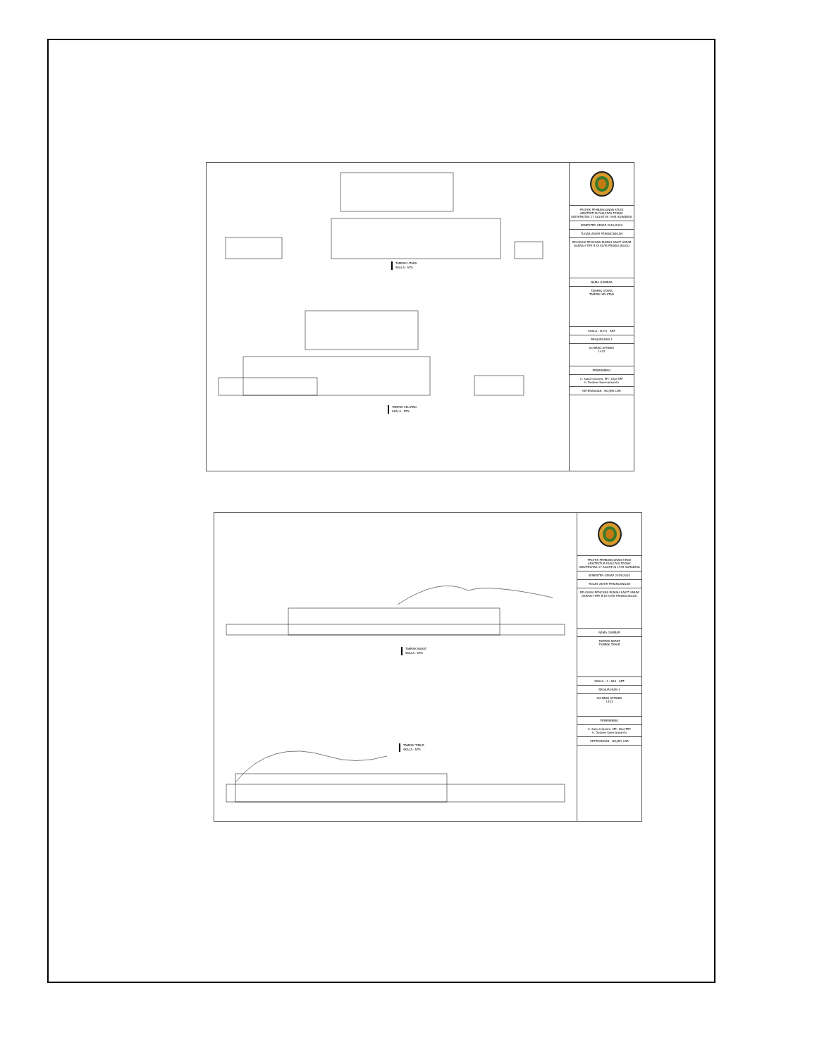TAMPAK UTARA
SKALA : NTS
TAMPAK SELATAN
SKALA : NTS
PROYEK PEMBANGUNAN STUDI ARSITEKTUR FAKULTAS TEKNIK UNIVERSITAS 17 AGUSTUS 1945 SURABAYA
SEMESTER GENAP 2019/2020
TUGAS AKHIR PERANCANGAN
RELOKASI RENCANA RUMAH SAKIT UMUM DAERAH TIPE B DI KOTA PROBOLINGGO
NAMA GAMBAR
TAMPAK UTARA
TAMPAK SELATAN
SKALA : N.T.S ART
BROJURUSAN 1
ACHMAD AFFANDI
1441
PEMBIMBING
Ir. Suko Istijanto, MT., Dipl.TRP
Ir. Dodoes Soemarwanto
KETERANGAN NO/JML LBR
TAMPAK BARAT
SKALA : NTS
TAMPAK TIMUR
SKALA : NTS
PROYEK PEMBANGUNAN STUDI ARSITEKTUR FAKULTAS TEKNIK UNIVERSITAS 17 AGUSTUS 1945 SURABAYA
SEMESTER GENAP 2019/2020
TUGAS AKHIR PERANCANGAN
RELOKASI RENCANA RUMAH SAKIT UMUM DAERAH TIPE B DI KOTA PROBOLINGGO
NAMA GAMBAR
TAMPAK BARAT
TAMPAK TIMUR
SKALA : 1 : 650 ART
BROJURUSAN 1
ACHMAD AFFANDI
1441
PEMBIMBING
Ir. Suko Istijanto, MT., Dipl.TRP
Ir. Dodoes Soemarwanto
KETERANGAN NO/JML LBR